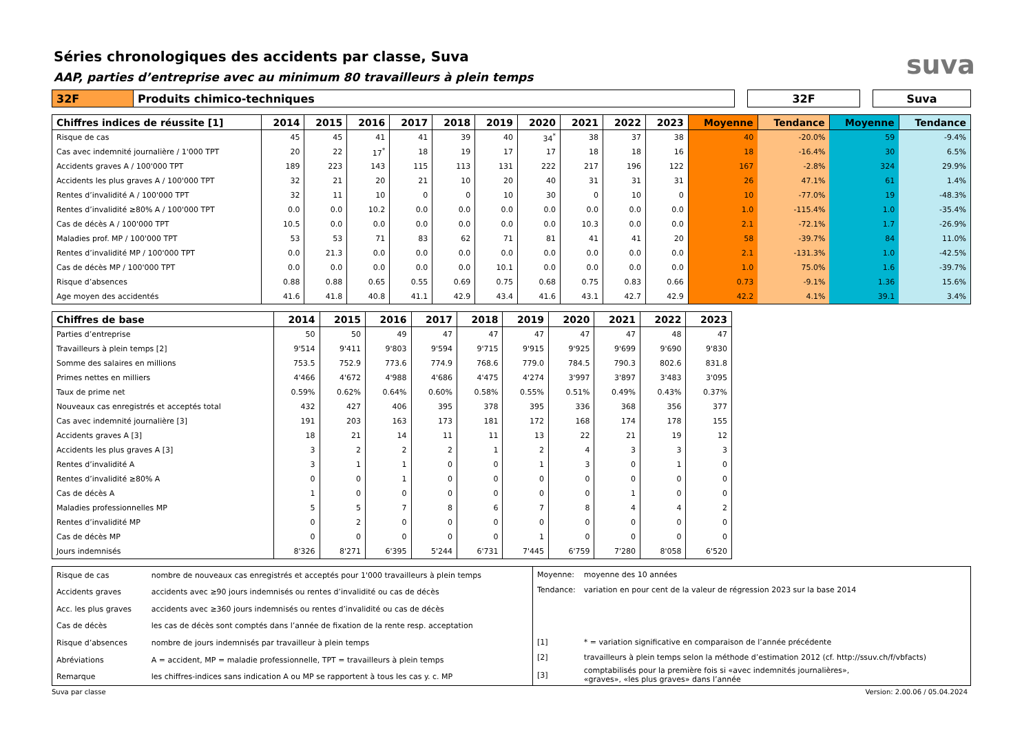Séries chronologiques des accidents par classe, Suva
AAP, parties d’entreprise avec au minimum 80 travailleurs à plein temps
suva
| 32F | Produits chimico-techniques | | 32F | | Suva |
| Chiffres indices de réussite [1] | 2014 | 2015 | 2016 | 2017 | 2018 | 2019 | 2020 | 2021 | 2022 | 2023 | Moyenne | Tendance | Moyenne | Tendance |
| --- | --- | --- | --- | --- | --- | --- | --- | --- | --- | --- | --- | --- | --- | --- |
| Risque de cas | 45 | 45 | 41 | 41 | 39 | 40 | 34<sup>*</sup> | 38 | 37 | 38 | 40 | -20.0% | 59 | -9.4% |
| Cas avec indemnité journalière / 1'000 TPT | 20 | 22 | 17<sup>*</sup> | 18 | 19 | 17 | 17 | 18 | 18 | 16 | 18 | -16.4% | 30 | 6.5% |
| Accidents graves A / 100'000 TPT | 189 | 223 | 143 | 115 | 113 | 131 | 222 | 217 | 196 | 122 | 167 | -2.8% | 324 | 29.9% |
| Accidents les plus graves A / 100'000 TPT | 32 | 21 | 20 | 21 | 10 | 20 | 40 | 31 | 31 | 31 | 26 | 47.1% | 61 | 1.4% |
| Rentes d’invalidité A / 100'000 TPT | 32 | 11 | 10 | 0 | 0 | 10 | 30 | 0 | 10 | 0 | 10 | -77.0% | 19 | -48.3% |
| Rentes d’invalidité ≥80% A / 100'000 TPT | 0.0 | 0.0 | 10.2 | 0.0 | 0.0 | 0.0 | 0.0 | 0.0 | 0.0 | 0.0 | 1.0 | -115.4% | 1.0 | -35.4% |
| Cas de décès A / 100'000 TPT | 10.5 | 0.0 | 0.0 | 0.0 | 0.0 | 0.0 | 0.0 | 10.3 | 0.0 | 0.0 | 2.1 | -72.1% | 1.7 | -26.9% |
| Maladies prof. MP / 100'000 TPT | 53 | 53 | 71 | 83 | 62 | 71 | 81 | 41 | 41 | 20 | 58 | -39.7% | 84 | 11.0% |
| Rentes d’invalidité MP / 100'000 TPT | 0.0 | 21.3 | 0.0 | 0.0 | 0.0 | 0.0 | 0.0 | 0.0 | 0.0 | 0.0 | 2.1 | -131.3% | 1.0 | -42.5% |
| Cas de décès MP / 100'000 TPT | 0.0 | 0.0 | 0.0 | 0.0 | 0.0 | 10.1 | 0.0 | 0.0 | 0.0 | 0.0 | 1.0 | 75.0% | 1.6 | -39.7% |
| Risque d’absences | 0.88 | 0.88 | 0.65 | 0.55 | 0.69 | 0.75 | 0.68 | 0.75 | 0.83 | 0.66 | 0.73 | -9.1% | 1.36 | 15.6% |
| Age moyen des accidentés | 41.6 | 41.8 | 40.8 | 41.1 | 42.9 | 43.4 | 41.6 | 43.1 | 42.7 | 42.9 | 42.2 | 4.1% | 39.1 | 3.4% |
| Chiffres de base | 2014 | 2015 | 2016 | 2017 | 2018 | 2019 | 2020 | 2021 | 2022 | 2023 |
| --- | --- | --- | --- | --- | --- | --- | --- | --- | --- | --- |
| Parties d’entreprise | 50 | 50 | 49 | 47 | 47 | 47 | 47 | 47 | 48 | 47 |
| Travailleurs à plein temps [2] | 9'514 | 9'411 | 9'803 | 9'594 | 9'715 | 9'915 | 9'925 | 9'699 | 9'690 | 9'830 |
| Somme des salaires en millions | 753.5 | 752.9 | 773.6 | 774.9 | 768.6 | 779.0 | 784.5 | 790.3 | 802.6 | 831.8 |
| Primes nettes en milliers | 4'466 | 4'672 | 4'988 | 4'686 | 4'475 | 4'274 | 3'997 | 3'897 | 3'483 | 3'095 |
| Taux de prime net | 0.59% | 0.62% | 0.64% | 0.60% | 0.58% | 0.55% | 0.51% | 0.49% | 0.43% | 0.37% |
| Nouveaux cas enregistrés et acceptés total | 432 | 427 | 406 | 395 | 378 | 395 | 336 | 368 | 356 | 377 |
| Cas avec indemnité journalière [3] | 191 | 203 | 163 | 173 | 181 | 172 | 168 | 174 | 178 | 155 |
| Accidents graves A [3] | 18 | 21 | 14 | 11 | 11 | 13 | 22 | 21 | 19 | 12 |
| Accidents les plus graves A [3] | 3 | 2 | 2 | 2 | 1 | 2 | 4 | 3 | 3 | 3 |
| Rentes d’invalidité A | 3 | 1 | 1 | 0 | 0 | 1 | 3 | 0 | 1 | 0 |
| Rentes d’invalidité ≥80% A | 0 | 0 | 1 | 0 | 0 | 0 | 0 | 0 | 0 | 0 |
| Cas de décès A | 1 | 0 | 0 | 0 | 0 | 0 | 0 | 1 | 0 | 0 |
| Maladies professionnelles MP | 5 | 5 | 7 | 8 | 6 | 7 | 8 | 4 | 4 | 2 |
| Rentes d’invalidité MP | 0 | 2 | 0 | 0 | 0 | 0 | 0 | 0 | 0 | 0 |
| Cas de décès MP | 0 | 0 | 0 | 0 | 0 | 1 | 0 | 0 | 0 | 0 |
| Jours indemnisés | 8'326 | 8'271 | 6'395 | 5'244 | 6'731 | 7'445 | 6'759 | 7'280 | 8'058 | 6'520 |
| Risque de cas | nombre de nouveaux cas enregistrés et acceptés pour 1'000 travailleurs à plein temps |
| Accidents graves | accidents avec ≥90 jours indemnisés ou rentes d’invalidité ou cas de décès |
| Acc. les plus graves | accidents avec ≥360 jours indemnisés ou rentes d’invalidité ou cas de décès |
| Cas de décès | les cas de décès sont comptés dans l’année de fixation de la rente resp. acceptation |
| Risque d’absences | nombre de jours indemnisés par travailleur à plein temps |
| Abréviations | A = accident, MP = maladie professionnelle, TPT = travailleurs à plein temps |
| Remarque | les chiffres-indices sans indication A ou MP se rapportent à tous les cas y. c. MP |
| Moyenne: | moyenne des 10 années |
| Tendance: | variation en pour cent de la valeur de régression 2023 sur la base 2014 |
| [1] | * = variation significative en comparaison de l’année précédente |
| [2] | travailleurs à plein temps selon la méthode d’estimation 2012 (cf. http://ssuv.ch/f/vbfacts) |
| [3] | comptabilisés pour la première fois si «avec indemnités journalières», «graves», «les plus graves» dans l’année |
Suva par classe Version: 2.00.06 / 05.04.2024